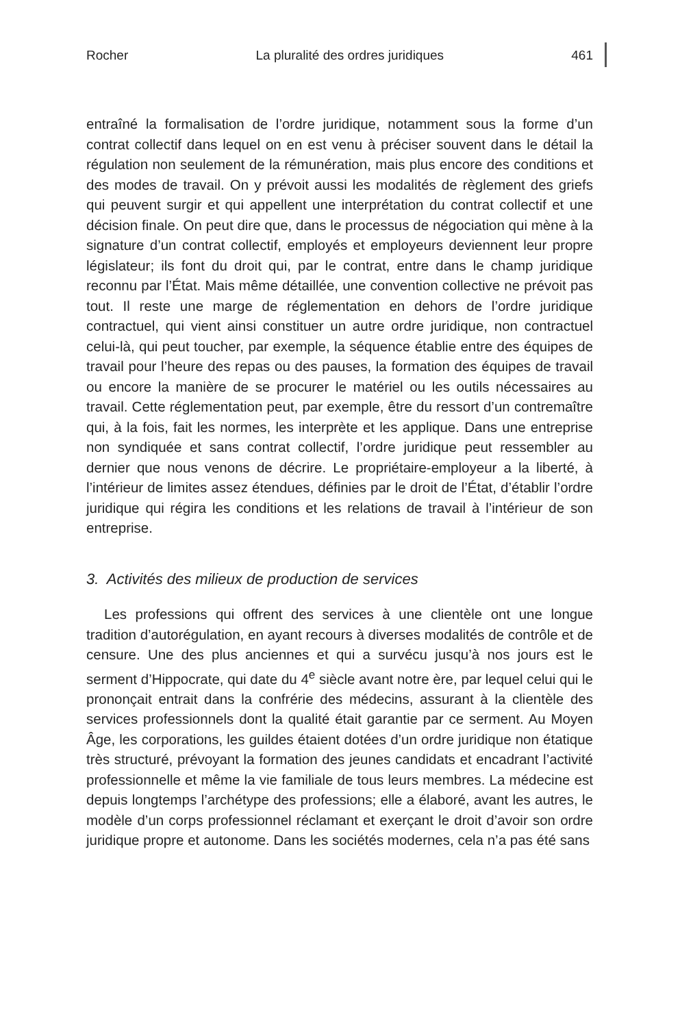Rocher La pluralité des ordres juridiques 461
entraîné la formalisation de l’ordre juridique, notamment sous la forme d’un contrat collectif dans lequel on en est venu à préciser souvent dans le détail la régulation non seulement de la rémunération, mais plus encore des conditions et des modes de travail. On y prévoit aussi les modalités de règlement des griefs qui peuvent surgir et qui appellent une interprétation du contrat collectif et une décision finale. On peut dire que, dans le processus de négociation qui mène à la signature d’un contrat collectif, employés et employeurs deviennent leur propre législateur; ils font du droit qui, par le contrat, entre dans le champ juridique reconnu par l’État. Mais même détaillée, une convention collective ne prévoit pas tout. Il reste une marge de réglementation en dehors de l’ordre juridique contractuel, qui vient ainsi constituer un autre ordre juridique, non contractuel celui-là, qui peut toucher, par exemple, la séquence établie entre des équipes de travail pour l’heure des repas ou des pauses, la formation des équipes de travail ou encore la manière de se procurer le matériel ou les outils nécessaires au travail. Cette réglementation peut, par exemple, être du ressort d’un contremaître qui, à la fois, fait les normes, les interprète et les applique. Dans une entreprise non syndiquée et sans contrat collectif, l’ordre juridique peut ressembler au dernier que nous venons de décrire. Le propriétaire-employeur a la liberté, à l’intérieur de limites assez étendues, définies par le droit de l’État, d’établir l’ordre juridique qui régira les conditions et les relations de travail à l’intérieur de son entreprise.
3. Activités des milieux de production de services
Les professions qui offrent des services à une clientèle ont une longue tradition d’autorégulation, en ayant recours à diverses modalités de contrôle et de censure. Une des plus anciennes et qui a survécu jusqu’à nos jours est le serment d’Hippocrate, qui date du 4<sup>e</sup> siècle avant notre ère, par lequel celui qui le prononçait entrait dans la confrérie des médecins, assurant à la clientèle des services professionnels dont la qualité était garantie par ce serment. Au Moyen Âge, les corporations, les guildes étaient dotées d’un ordre juridique non étatique très structuré, prévoyant la formation des jeunes candidats et encadrant l’activité professionnelle et même la vie familiale de tous leurs membres. La médecine est depuis longtemps l’archétype des professions; elle a élaboré, avant les autres, le modèle d’un corps professionnel réclamant et exerçant le droit d’avoir son ordre juridique propre et autonome. Dans les sociétés modernes, cela n’a pas été sans